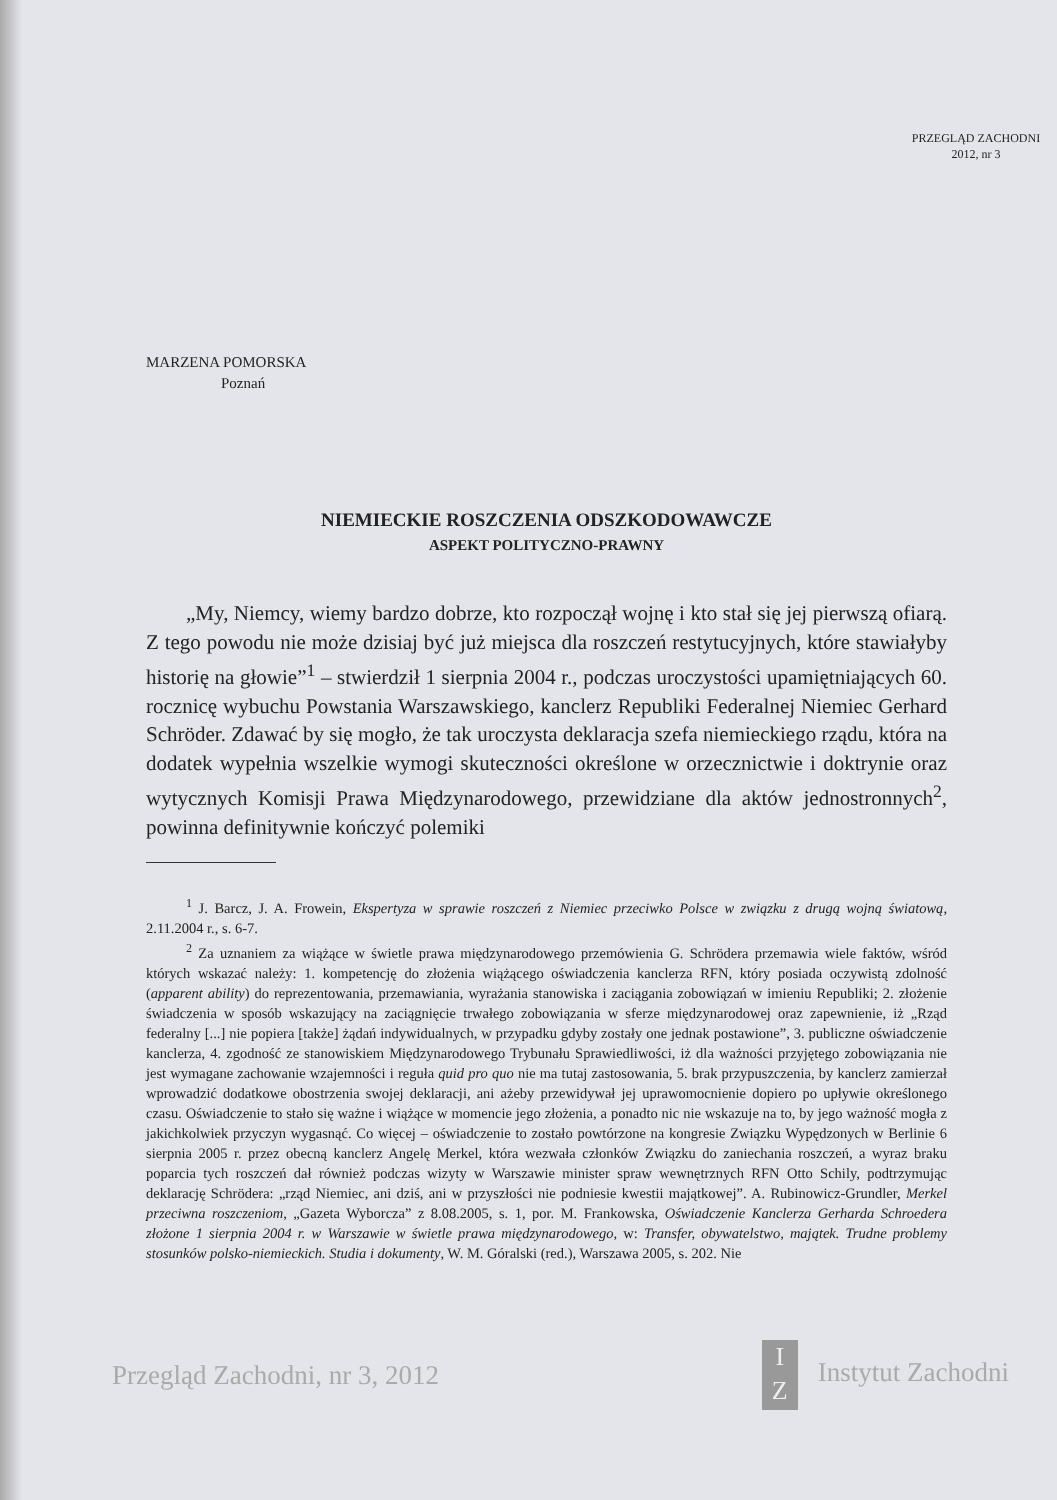PRZEGLĄD ZACHODNI
2012, nr 3
MARZENA POMORSKA
Poznań
NIEMIECKIE ROSZCZENIA ODSZKODOWAWCZE
ASPEKT POLITYCZNO-PRAWNY
„My, Niemcy, wiemy bardzo dobrze, kto rozpoczął wojnę i kto stał się jej pierwszą ofiarą. Z tego powodu nie może dzisiaj być już miejsca dla roszczeń restytucyjnych, które stawiałyby historię na głowie”<sup>1</sup> – stwierdził 1 sierpnia 2004 r., podczas uroczystości upamiętniających 60. rocznicę wybuchu Powstania Warszawskiego, kanclerz Republiki Federalnej Niemiec Gerhard Schröder. Zdawać by się mogło, że tak uroczysta deklaracja szefa niemieckiego rządu, która na dodatek wypełnia wszelkie wymogi skuteczności określone w orzecznictwie i doktrynie oraz wytycznych Komisji Prawa Międzynarodowego, przewidziane dla aktów jednostronnych<sup>2</sup>, powinna definitywnie kończyć polemiki
<sup>1</sup> J. Barcz, J. A. Frowein, Ekspertyza w sprawie roszczeń z Niemiec przeciwko Polsce w związku z drugą wojną światową, 2.11.2004 r., s. 6-7.
<sup>2</sup> Za uznaniem za wiążące w świetle prawa międzynarodowego przemówienia G. Schrödera przemawia wiele faktów, wśród których wskazać należy: 1. kompetencję do złożenia wiążącego oświadczenia kanclerza RFN, który posiada oczywistą zdolność (apparent ability) do reprezentowania, przemawiania, wyrażania stanowiska i zaciągania zobowiązań w imieniu Republiki; 2. złożenie świadczenia w sposób wskazujący na zaciągnięcie trwałego zobowiązania w sferze międzynarodowej oraz zapewnienie, iż „Rząd federalny [...] nie popiera [także] żądań indywidualnych, w przypadku gdyby zostały one jednak postawione”, 3. publiczne oświadczenie kanclerza, 4. zgodność ze stanowiskiem Międzynarodowego Trybunału Sprawiedliwości, iż dla ważności przyjętego zobowiązania nie jest wymagane zachowanie wzajemności i reguła quid pro quo nie ma tutaj zastosowania, 5. brak przypuszczenia, by kanclerz zamierzał wprowadzić dodatkowe obostrzenia swojej deklaracji, ani ażeby przewidywał jej uprawomocnienie dopiero po upływie określonego czasu. Oświadczenie to stało się ważne i wiążące w momencie jego złożenia, a ponadto nic nie wskazuje na to, by jego ważność mogła z jakichkolwiek przyczyn wygasnąć. Co więcej – oświadczenie to zostało powtórzone na kongresie Związku Wypędzonych w Berlinie 6 sierpnia 2005 r. przez obecną kanclerz Angelę Merkel, która wezwała członków Związku do zaniechania roszczeń, a wyraz braku poparcia tych roszczeń dał również podczas wizyty w Warszawie minister spraw wewnętrznych RFN Otto Schily, podtrzymując deklarację Schrödera: „rząd Niemiec, ani dziś, ani w przyszłości nie podniesie kwestii majątkowej”. A. Rubinowicz-Grundler, Merkel przeciwna roszczeniom, „Gazeta Wyborcza” z 8.08.2005, s. 1, por. M. Frankowska, Oświadczenie Kanclerza Gerharda Schroedera złożone 1 sierpnia 2004 r. w Warszawie w świetle prawa międzynarodowego, w: Transfer, obywatelstwo, majątek. Trudne problemy stosunków polsko-niemieckich. Studia i dokumenty, W. M. Góralski (red.), Warszawa 2005, s. 202. Nie
Przegląd Zachodni, nr 3, 2012 I
Z Instytut Zachodni